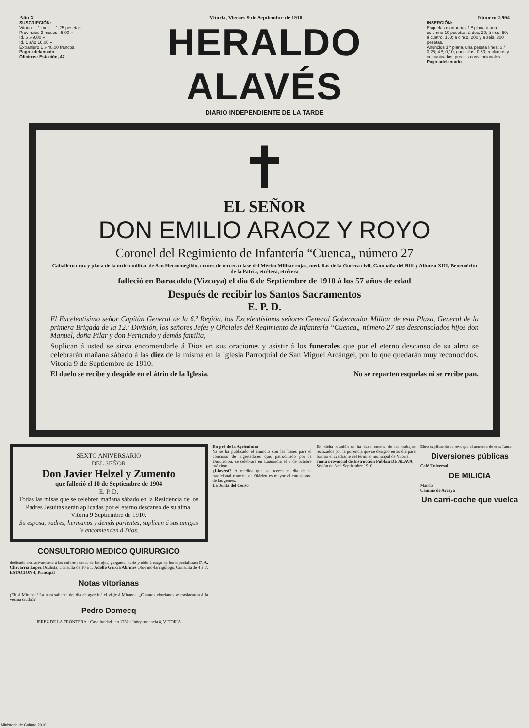Año X Vitoria, Viernes 9 de Septiembre de 1910 Número 2.994
SUSCRIPCIÓN:
Vitoria . . 1 mes . . 1,25 pesetas.
Provincias 3 meses . 5,00 »
Id. 6 » 9,00 »
Id. 1 año 16,00 »
Extranjero 1 » 40,00 francos.
Pago adelantado
Oficinas: Estación, 47
HERALDO ALAVÉS
DIARIO INDEPENDIENTE DE LA TARDE
INSERCIÓN:
Esquelas mortuorias 1.ª plana á una columna 10 pesetas; á dos, 20; á tres, 50; á cuatro, 100; á cinco, 200 y á seis, 300 pesetas.
Anuncios 1.ª plana, una peseta línea; 3.ª, 0,25; 4.ª, 0,10; gacetillas, 0,50; reclamos y comunicados, precios convencionales.
Pago adelantado
✝
EL SEÑOR
DON EMILIO ARAOZ Y ROYO
Coronel del Regimiento de Infantería “Cuenca„ número 27
Caballero cruz y placa de la orden militar de San Hermenegildo, cruces de tercera clase del Mérito Militar rojas, medallas de la Guerra civil, Campaña del Riff y Alfonso XIII, Benemérito de la Patria, etcétera, etcétera
falleció en Baracaldo (Vizcaya) el día 6 de Septiembre de 1910 á los 57 años de edad
Después de recibir los Santos Sacramentos
E. P. D.
El Excelentísimo señor Capitán General de la 6.ª Región, los Excelentísimos señores General Gobernador Militar de esta Plaza, General de la primera Brigada de la 12.ª División, los señores Jefes y Oficiales del Regimiento de Infantería “Cuenca„ número 27 sus desconsolados hijos don Manuel, doña Pilar y don Fernando y demás familia,
Suplican á usted se sirva encomendarle á Dios en sus oraciones y asistir á los funerales que por el eterno descanso de su alma se celebrarán mañana sábado á las diez de la misma en la Iglesia Parroquial de San Miguel Arcángel, por lo que quedarán muy reconocidos. Vitoria 9 de Septiembre de 1910.
El duelo se recibe y despide en el átrio de la Iglesia. No se reparten esquelas ni se recibe pan.
SEXTO ANIVERSARIO
DEL SEÑOR
Don Javier Helzel y Zumento
que falleció el 10 de Septiembre de 1904
E. P. D.
Todas las misas que se celebren mañana sábado en la Residencia de los Padres Jesuitas serán aplicadas por el eterno descanso de su alma.
Vitoria 9 Septiembre de 1910.
Su esposa, padres, hermanos y demás parientes, suplican á sus amigos le encomienden á Dios.
CONSULTORIO MEDICO QUIRURGICO
dedicado exclusivamente á las enfermedades de los ojos, garganta, naríz y oido á cargo de los especialistas: F. A. Chavarria Lopez Oculista, Consulta de 10 á 1. Adolfo García Abrines Oto-rino-laringólogo, Consulta de 4 á 7. ESTACION 4, Principal
Notas vitorianas
¡Eh, á Miranda! La nota saliente del día de ayer fué el viaje á Miranda. ¿Cuantos vitorianos se trasladaron á la vecina ciudad?
Pedro Domecq
JEREZ DE LA FRONTERA · Casa fundada en 1730 · Independencia 8, VITORIA
En pró de la Agricultura
Ya se ha publicado el anuncio con las bases para el concurso de ingertadores que, patrocinado por la Diputación, se celebrará en Laguardia el 9 de octubre próximo.
¿Lloverá? A medida que se acerca el día de la tradicional romería de Olárizu es mayor el entusiasmo de las gentes.
La Junta del Censo
En dicha reunión se ha dado cuenta de los trabajos realizados por la ponencia que se designó en su día para formar el cuadrante del término municipal de Vitoria.
Junta provincial de Instrucción Pública DE ALAVA
Sesión de 3 de Septiembre 1910
Ebro suplicando se revoque el acuerdo de esta Junta.
Diversiones públicas
Café Universal
DE MILICIA
Mando
Camino de Arcaya
Un carri-coche que vuelca
Ministerio de Cultura 2010